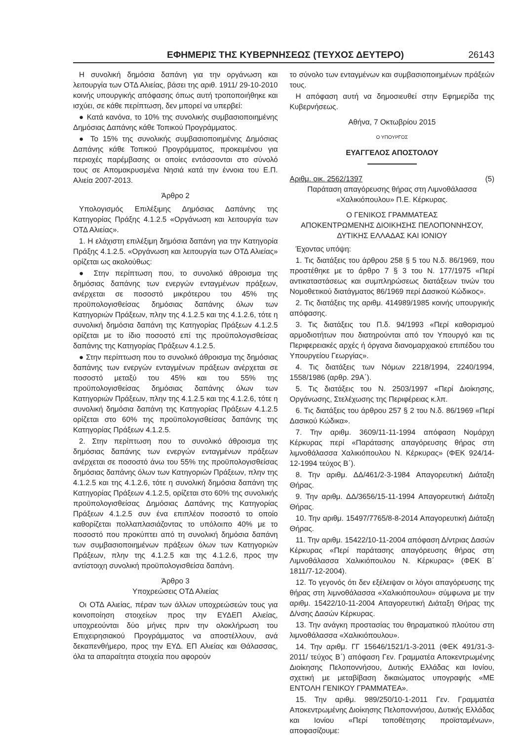ΕΦΗΜΕΡΙΣ ΤΗΣ ΚΥΒΕΡΝΗΣΕΩΣ (ΤΕΥΧΟΣ ΔΕΥΤΕΡΟ) 26143
Η συνολική δημόσια δαπάνη για την οργάνωση και λειτουργία των ΟΤΔ Αλιείας, βάσει της αριθ. 1911/ 29-10-2010 κοινής υπουργικής απόφασης όπως αυτή τροποποιήθηκε και ισχύει, σε κάθε περίπτωση, δεν μπορεί να υπερβεί:
● Κατά κανόνα, το 10% της συνολικής συμβασιοποιημένης Δημόσιας Δαπάνης κάθε Τοπικού Προγράμματος.
● Το 15% της συνολικής συμβασιοποιημένης Δημόσιας Δαπάνης κάθε Τοπικού Προγράμματος, προκειμένου για περιοχές παρέμβασης οι οποίες εντάσσονται στο σύνολό τους σε Απομακρυσμένα Νησιά κατά την έννοια του Ε.Π. Αλιεία 2007-2013.
Άρθρο 2
Υπολογισμός Επιλέξιμης Δημόσιας Δαπάνης της Κατηγορίας Πράξης 4.1.2.5 «Οργάνωση και λειτουργία των ΟΤΔ Αλιείας».
1. Η ελάχιστη επιλέξιμη δημόσια δαπάνη για την Κατηγορία Πράξης 4.1.2.5. «Οργάνωση και λειτουργία των ΟΤΔ Αλιείας» ορίζεται ως ακολούθως:
● Στην περίπτωση που, το συνολικό άθροισμα της δημόσιας δαπάνης των ενεργών ενταγμένων πράξεων, ανέρχεται σε ποσοστό μικρότερου του 45% της προϋπολογισθείσας δημόσιας δαπάνης όλων των Κατηγοριών Πράξεων, πλην της 4.1.2.5 και της 4.1.2.6, τότε η συνολική δημόσια δαπάνη της Κατηγορίας Πράξεων 4.1.2.5 ορίζεται με το ίδιο ποσοστό επί της προϋπολογισθείσας δαπάνης της Κατηγορίας Πράξεων 4.1.2.5.
● Στην περίπτωση που το συνολικό άθροισμα της δημόσιας δαπάνης των ενεργών ενταγμένων πράξεων ανέρχεται σε ποσοστό μεταξύ του 45% και του 55% της προϋπολογισθείσας δημόσιας δαπάνης όλων των Κατηγοριών Πράξεων, πλην της 4.1.2.5 και της 4.1.2.6, τότε η συνολική δημόσια δαπάνη της Κατηγορίας Πράξεων 4.1.2.5 ορίζεται στο 60% της προϋπολογισθείσας δαπάνης της Κατηγορίας Πράξεων 4.1.2.5.
2. Στην περίπτωση που το συνολικό άθροισμα της δημόσιας δαπάνης των ενεργών ενταγμένων πράξεων ανέρχεται σε ποσοστό άνω του 55% της προϋπολογισθείσας δημόσιας δαπάνης όλων των Κατηγοριών Πράξεων, πλην της 4.1.2.5 και της 4.1.2.6, τότε η συνολική δημόσια δαπάνη της Κατηγορίας Πράξεων 4.1.2.5, ορίζεται στο 60% της συνολικής προϋπολογισθείσας Δημόσιας Δαπάνης της Κατηγορίας Πράξεων 4.1.2.5 συν ένα επιπλέον ποσοστό το οποίο καθορίζεται πολλαπλασιάζοντας το υπόλοιπο 40% με το ποσοστό που προκύπτει από τη συνολική δημόσια δαπάνη των συμβασιοποιημένων πράξεων όλων των Κατηγοριών Πράξεων, πλην της 4.1.2.5 και της 4.1.2.6, προς την αντίστοιχη συνολική προϋπολογισθείσα δαπάνη.
Άρθρο 3
Υποχρεώσεις ΟΤΔ Αλιείας
Οι ΟΤΔ Αλιείας, πέραν των άλλων υποχρεώσεών τους για κοινοποίηση στοιχείων προς την ΕΥΔΕΠ Αλιείας, υποχρεούνται δύο μήνες πριν την ολοκλήρωση του Επιχειρησιακού Προγράμματος να αποστέλλουν, ανά δεκαπενθήμερο, προς την ΕΥΔ. ΕΠ Αλιείας και Θάλασσας, όλα τα απαραίτητα στοιχεία που αφορούν
το σύνολο των ενταγμένων και συμβασιοποιημένων πράξεών τους.
Η απόφαση αυτή να δημοσιευθεί στην Εφημερίδα της Κυβερνήσεως.
Αθήνα, 7 Οκτωβρίου 2015
Ο ΥΠΟΥΡΓΟΣ
ΕΥΑΓΓΕΛΟΣ ΑΠΟΣΤΟΛΟΥ
Αριθμ. οικ. 2562/1397 (5)
Παράταση απαγόρευσης θήρας στη Λιμνοθάλασσα «Χαλικιόπουλου» Π.Ε. Κέρκυρας.
Ο ΓΕΝΙΚΟΣ ΓΡΑΜΜΑΤΕΑΣ
ΑΠΟΚΕΝΤΡΩΜΕΝΗΣ ΔΙΟΙΚΗΣΗΣ ΠΕΛΟΠΟΝΝΗΣΟΥ, ΔΥΤΙΚΗΣ ΕΛΛΑΔΑΣ ΚΑΙ ΙΟΝΙΟΥ
Έχοντας υπόψη:
1. Τις διατάξεις του άρθρου 258 § 5 του Ν.δ. 86/1969, που προστέθηκε με το άρθρο 7 § 3 του Ν. 177/1975 «Περί αντικαταστάσεως και συμπληρώσεως διατάξεων τινών του Νομοθετικού διατάγματος 86/1969 περί Δασικού Κώδικος».
2. Τις διατάξεις της αριθμ. 414989/1985 κοινής υπουργικής απόφασης.
3. Τις διατάξεις του Π.δ. 94/1993 «Περί καθορισμού αρμοδιοτήτων που διατηρούνται από τον Υπουργό και τις Περιφερειακές αρχές ή όργανα διανομαρχιακού επιπέδου του Υπουργείου Γεωργίας».
4. Τις διατάξεις των Νόμων 2218/1994, 2240/1994, 1558/1986 (αρθρ. 29Α΄).
5. Τις διατάξεις του Ν. 2503/1997 «Περί Διοίκησης, Οργάνωσης, Στελέχωσης της Περιφέρειας κ.λπ.
6. Τις διατάξεις του άρθρου 257 § 2 του Ν.δ. 86/1969 «Περί Δασικού Κώδικα».
7. Την αριθμ. 3609/11-11-1994 απόφαση Νομάρχη Κέρκυρας περί «Παράτασης απαγόρευσης θήρας στη λιμνοθάλασσα Χαλικιόπουλου Ν. Κέρκυρας» (ΦΕΚ 924/14-12-1994 τεύχος Β΄).
8. Την αριθμ. ΔΔ/461/2-3-1984 Απαγορευτική Διάταξη Θήρας.
9. Την αριθμ. ΔΔ/3656/15-11-1994 Απαγορευτική Διάταξη Θήρας.
10. Την αριθμ. 15497/7765/8-8-2014 Απαγορευτική Διάταξη Θήρας.
11. Την αριθμ. 15422/10-11-2004 απόφαση Δ/ντριας Δασών Κέρκυρας «Περί παράτασης απαγόρευσης θήρας στη Λιμνοθάλασσα Χαλικιόπουλου Ν. Κέρκυρας» (ΦΕΚ Β΄ 1811/7-12-2004).
12. Το γεγονός ότι δεν εξέλειψαν οι λόγοι απαγόρευσης της θήρας στη λιμνοθάλασσα «Χαλικιόπουλου» σύμφωνα με την αριθμ. 15422/10-11-2004 Απαγορευτική Διάταξη Θήρας της Δ/νσης Δασών Κέρκυρας.
13. Την ανάγκη προστασίας του θηραματικού πλούτου στη λιμνοθάλασσα «Χαλικιόπουλου».
14. Την αριθμ. ΓΓ 15646/1521/1-3-2011 (ΦΕΚ 491/31-3-2011/ τεύχος Β΄) απόφαση Γεν. Γραμματέα Αποκεντρωμένης Διοίκησης Πελοποννήσου, Δυτικής Ελλάδας και Ιονίου, σχετική με μεταβίβαση δικαιώματος υπογραφής «ΜΕ ΕΝΤΟΛΗ ΓΕΝΙΚΟΥ ΓΡΑΜΜΑΤΕΑ».
15. Την αριθμ. 989/250/10-1-2011 Γεν. Γραμματέα Αποκεντρωμένης Διοίκησης Πελοποννήσου, Δυτικής Ελλάδας και Ιονίου «Περί τοποθέτησης προϊσταμένων», αποφασίζουμε: